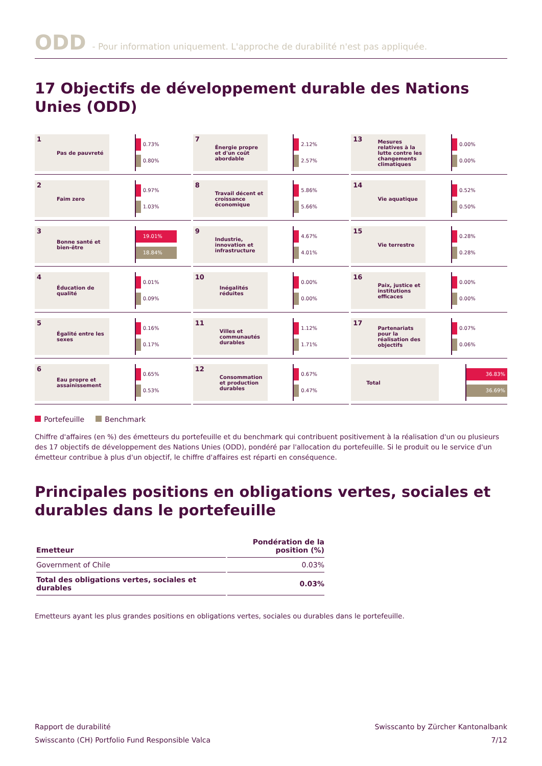ODD - Pour information uniquement. L'approche de durabilité n'est pas appliquée.
17 Objectifs de développement durable des Nations Unies (ODD)
1 Pas de pauvreté
0.73%
0.80%
7 Énergie propre et d'un coût abordable
2.12%
2.57%
13 Mesures relatives à la lutte contre les changements climatiques
0.00%
0.00%
2 Faim zero
0.97%
1.03%
8 Travail décent et croissance économique
5.86%
5.66%
14 Vie aquatique
0.52%
0.50%
3 Bonne santé et bien-être
19.01%
18.84%
9 Industrie, innovation et infrastructure
4.67%
4.01%
15 Vie terrestre
0.28%
0.28%
4 Éducation de qualité
0.01%
0.09%
10 Inégalités réduites
0.00%
0.00%
16 Paix, justice et institutions efficaces
0.00%
0.00%
5 Égalité entre les sexes
0.16%
0.17%
11 Villes et communautés durables
1.12%
1.71%
17 Partenariats pour la réalisation des objectifs
0.07%
0.06%
6 Eau propre et assainissement
0.65%
0.53%
12 Consommation et production durables
0.67%
0.47%
Total
36.83%
36.69%
Portefeuille Benchmark
Chiffre d'affaires (en %) des émetteurs du portefeuille et du benchmark qui contribuent positivement à la réalisation d'un ou plusieurs des 17 objectifs de développement des Nations Unies (ODD), pondéré par l'allocation du portefeuille. Si le produit ou le service d'un émetteur contribue à plus d'un objectif, le chiffre d'affaires est réparti en conséquence.
Principales positions en obligations vertes, sociales et durables dans le portefeuille
| Emetteur | Pondération de la position (%) |
| --- | --- |
| Government of Chile | 0.03% |
| Total des obligations vertes, sociales et durables | 0.03% |
Emetteurs ayant les plus grandes positions en obligations vertes, sociales ou durables dans le portefeuille.
Rapport de durabilité
Swisscanto (CH) Portfolio Fund Responsible Valca
Swisscanto by Zürcher Kantonalbank
7/12